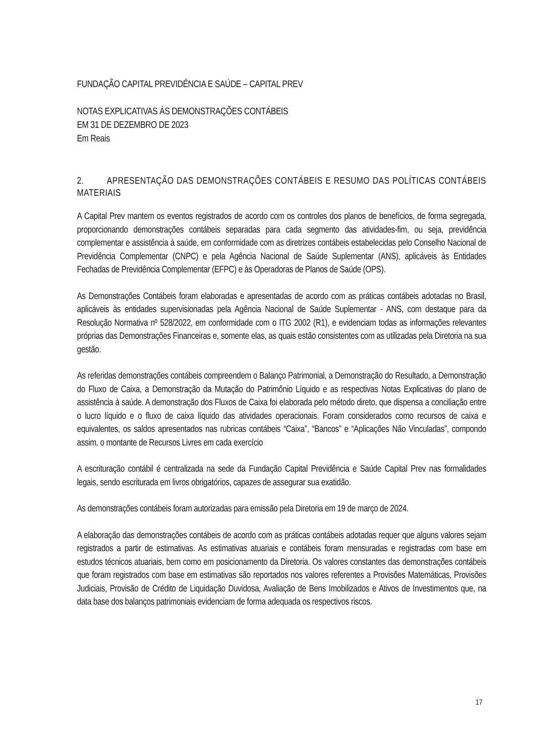FUNDAÇÃO CAPITAL PREVIDÊNCIA E SAÚDE – CAPITAL PREV
NOTAS EXPLICATIVAS ÀS DEMONSTRAÇÕES CONTÁBEIS
EM 31 DE DEZEMBRO DE 2023
Em Reais
2. APRESENTAÇÃO DAS DEMONSTRAÇÕES CONTÁBEIS E RESUMO DAS POLÍTICAS CONTÁBEIS MATERIAIS
A Capital Prev mantem os eventos registrados de acordo com os controles dos planos de benefícios, de forma segregada, proporcionando demonstrações contábeis separadas para cada segmento das atividades-fim, ou seja, previdência complementar e assistência à saúde, em conformidade com as diretrizes contábeis estabelecidas pelo Conselho Nacional de Previdência Complementar (CNPC) e pela Agência Nacional de Saúde Suplementar (ANS), aplicáveis às Entidades Fechadas de Previdência Complementar (EFPC) e às Operadoras de Planos de Saúde (OPS).
As Demonstrações Contábeis foram elaboradas e apresentadas de acordo com as práticas contábeis adotadas no Brasil, aplicáveis às entidades supervisionadas pela Agência Nacional de Saúde Suplementar - ANS, com destaque para da Resolução Normativa nº 528/2022, em conformidade com o ITG 2002 (R1), e evidenciam todas as informações relevantes próprias das Demonstrações Financeiras e, somente elas, as quais estão consistentes com as utilizadas pela Diretoria na sua gestão.
As referidas demonstrações contábeis compreendem o Balanço Patrimonial, a Demonstração do Resultado, a Demonstração do Fluxo de Caixa, a Demonstração da Mutação do Patrimônio Líquido e as respectivas Notas Explicativas do plano de assistência à saúde. A demonstração dos Fluxos de Caixa foi elaborada pelo método direto, que dispensa a conciliação entre o lucro líquido e o fluxo de caixa líquido das atividades operacionais. Foram considerados como recursos de caixa e equivalentes, os saldos apresentados nas rubricas contábeis “Caixa”, “Bancos” e “Aplicações Não Vinculadas”, compondo assim, o montante de Recursos Livres em cada exercício
A escrituração contábil é centralizada na sede da Fundação Capital Previdência e Saúde Capital Prev nas formalidades legais, sendo escriturada em livros obrigatórios, capazes de assegurar sua exatidão.
As demonstrações contábeis foram autorizadas para emissão pela Diretoria em 19 de março de 2024.
A elaboração das demonstrações contábeis de acordo com as práticas contábeis adotadas requer que alguns valores sejam registrados a partir de estimativas. As estimativas atuariais e contábeis foram mensuradas e registradas com base em estudos técnicos atuariais, bem como em posicionamento da Diretoria. Os valores constantes das demonstrações contábeis que foram registrados com base em estimativas são reportados nos valores referentes a Provisões Matemáticas, Provisões Judiciais, Provisão de Crédito de Liquidação Duvidosa, Avaliação de Bens Imobilizados e Ativos de Investimentos que, na data base dos balanços patrimoniais evidenciam de forma adequada os respectivos riscos.
17